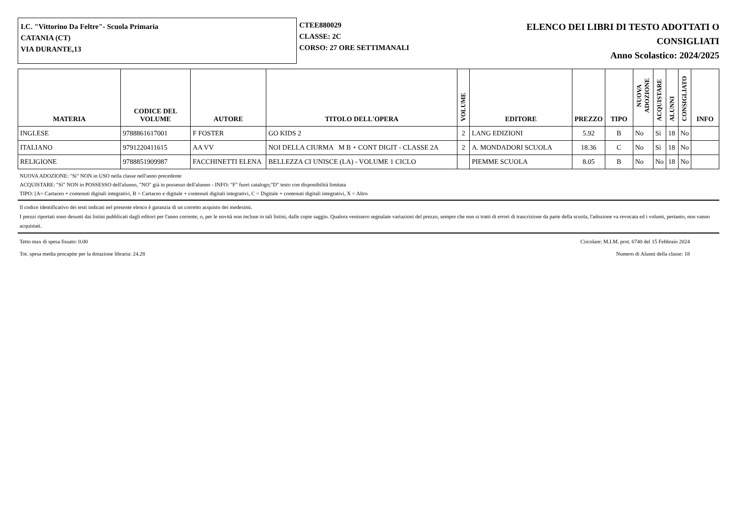I.C. "Vittorino Da Feltre"- Scuola Primaria
CATANIA (CT)
VIA DURANTE,13
CTEE880029
CLASSE: 2C
CORSO: 27 ORE SETTIMANALI
ELENCO DEI LIBRI DI TESTO ADOTTATI O
CONSIGLIATI
Anno Scolastico: 2024/2025
| MATERIA | CODICE DEL VOLUME | AUTORE | TITOLO DELL'OPERA | VOLUME | EDITORE | PREZZO | TIPO | NUOVA ADOZIONE | ACQUISTARE | ALUNNI | CONSIGLIATO | INFO |
| --- | --- | --- | --- | --- | --- | --- | --- | --- | --- | --- | --- | --- |
| INGLESE | 9788861617001 | F FOSTER | GO KIDS 2 | 2 | LANG EDIZIONI | 5.92 | B | No | Sì | 18 | No | |
| ITALIANO | 9791220411615 | AA VV | NOI DELLA CIURMA M B + CONT DIGIT - CLASSE 2A | 2 | A. MONDADORI SCUOLA | 18.36 | C | No | Sì | 18 | No | |
| RELIGIONE | 9788851909987 | FACCHINETTI ELENA | BELLEZZA CI UNISCE (LA) - VOLUME 1 CICLO | | PIEMME SCUOLA | 8.05 | B | No | No | 18 | No | |
NUOVA ADOZIONE: "Sì" NON in USO nella classe nell'anno precedente
ACQUISTARE: "Sì" NON in POSSESSO dell'alunno, "NO" già in possesso dell'alunno - INFO: "F" fuori catalogo;"D" testo con disponibilità limitata
TIPO: [A= Cartaceo + contenuti digitali integrativi, B = Cartaceo e digitale + contenuti digitali integrativi, C = Digitale + contenuti digitali integrativi, X = Altro
Il codice identificativo dei testi indicati nel presente elenco è garanzia di un corretto acquisto dei medesimi.
I prezzi riportati sono desunti dai listini pubblicati dagli editori per l'anno corrente, o, per le novità non incluse in tali listini, dalle copie saggio. Qualora venissero segnalate variazioni del prezzo, sempre che non si tratti di errori di trascrizione da parte della scuola, l'adozione va revocata ed i volumi, pertanto, non vanno acquistati.
Tetto max di spesa fissato: 0.00 Circolare: M.I.M. prot. 6740 del 15 Febbraio 2024
Tot. spesa media procapite per la dotazione libraria: 24.28 Numero di Alunni della classe: 18